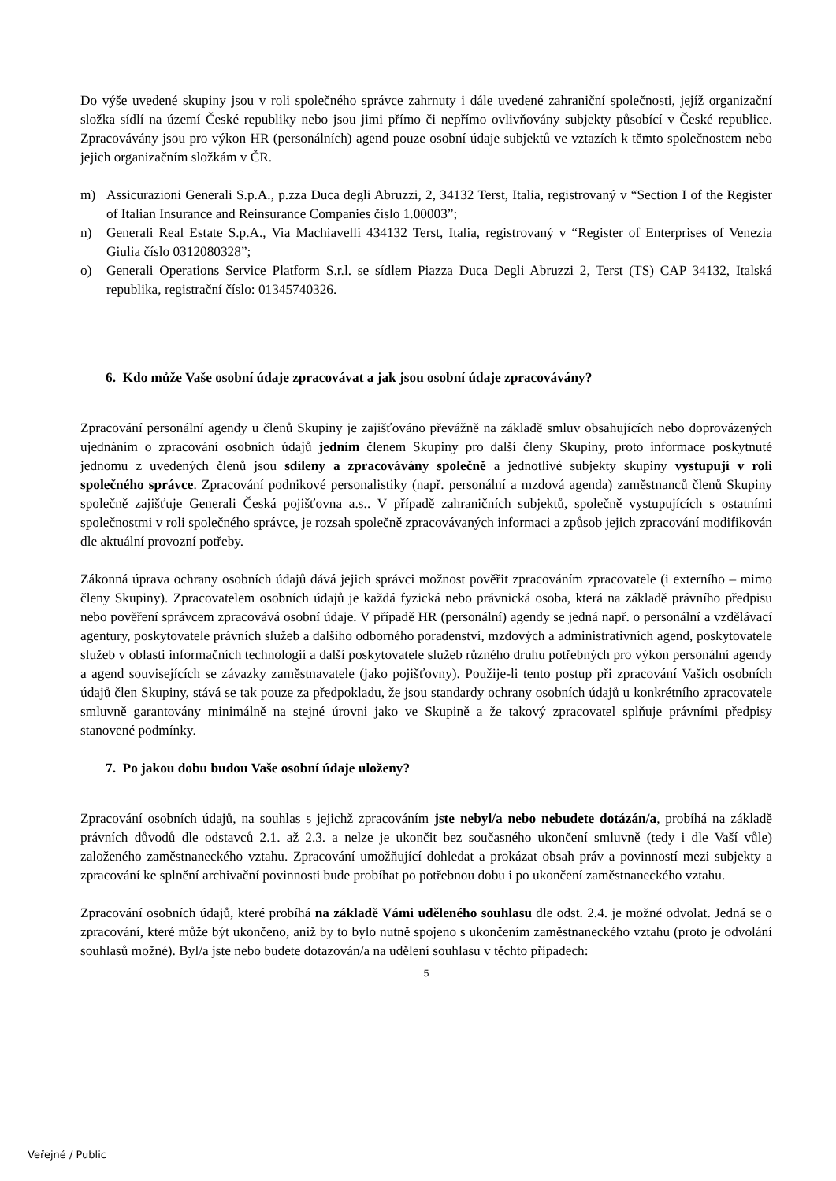Do výše uvedené skupiny jsou v roli společného správce zahrnuty i dále uvedené zahraniční společnosti, jejíž organizační složka sídlí na území České republiky nebo jsou jimi přímo či nepřímo ovlivňovány subjekty působící v České republice. Zpracovávány jsou pro výkon HR (personálních) agend pouze osobní údaje subjektů ve vztazích k těmto společnostem nebo jejich organizačním složkám v ČR.
m) Assicurazioni Generali S.p.A., p.zza Duca degli Abruzzi, 2, 34132 Terst, Italia, registrovaný v “Section I of the Register of Italian Insurance and Reinsurance Companies číslo 1.00003”;
n) Generali Real Estate S.p.A., Via Machiavelli 434132 Terst, Italia, registrovaný v “Register of Enterprises of Venezia Giulia číslo 0312080328”;
o) Generali Operations Service Platform S.r.l. se sídlem Piazza Duca Degli Abruzzi 2, Terst (TS) CAP 34132, Italská republika, registrační číslo: 01345740326.
6. Kdo může Vaše osobní údaje zpracovávat a jak jsou osobní údaje zpracovávány?
Zpracování personální agendy u členů Skupiny je zajišťováno převážně na základě smluv obsahujících nebo doprovázených ujednáním o zpracování osobních údajů jedním členem Skupiny pro další členy Skupiny, proto informace poskytnuté jednomu z uvedených členů jsou sdíleny a zpracovávány společně a jednotlivé subjekty skupiny vystupují v roli společného správce. Zpracování podnikové personalistiky (např. personální a mzdová agenda) zaměstnanců členů Skupiny společně zajišťuje Generali Česká pojišťovna a.s.. V případě zahraničních subjektů, společně vystupujících s ostatními společnostmi v roli společného správce, je rozsah společně zpracovávaných informaci a způsob jejich zpracování modifikován dle aktuální provozní potřeby.
Zákonná úprava ochrany osobních údajů dává jejich správci možnost pověřit zpracováním zpracovatele (i externího – mimo členy Skupiny). Zpracovatelem osobních údajů je každá fyzická nebo právnická osoba, která na základě právního předpisu nebo pověření správcem zpracovává osobní údaje. V případě HR (personální) agendy se jedná např. o personální a vzdělávací agentury, poskytovatele právních služeb a dalšího odborného poradenství, mzdových a administrativních agend, poskytovatele služeb v oblasti informačních technologií a další poskytovatele služeb různého druhu potřebných pro výkon personální agendy a agend souvisejících se závazky zaměstnavatele (jako pojišťovny). Použije-li tento postup při zpracování Vašich osobních údajů člen Skupiny, stává se tak pouze za předpokladu, že jsou standardy ochrany osobních údajů u konkrétního zpracovatele smluvně garantovány minimálně na stejné úrovni jako ve Skupině a že takový zpracovatel splňuje právními předpisy stanovené podmínky.
7. Po jakou dobu budou Vaše osobní údaje uloženy?
Zpracování osobních údajů, na souhlas s jejichž zpracováním jste nebyl/a nebo nebudete dotázán/a, probíhá na základě právních důvodů dle odstavců 2.1. až 2.3. a nelze je ukončit bez současného ukončení smluvně (tedy i dle Vaší vůle) založeného zaměstnaneckého vztahu. Zpracování umožňující dohledat a prokázat obsah práv a povinností mezi subjekty a zpracování ke splnění archivační povinnosti bude probíhat po potřebnou dobu i po ukončení zaměstnaneckého vztahu.
Zpracování osobních údajů, které probíhá na základě Vámi uděleného souhlasu dle odst. 2.4. je možné odvolat. Jedná se o zpracování, které může být ukončeno, aniž by to bylo nutně spojeno s ukončením zaměstnaneckého vztahu (proto je odvolání souhlasů možné). Byl/a jste nebo budete dotazován/a na udělení souhlasu v těchto případech:
5
Veřejné / Public